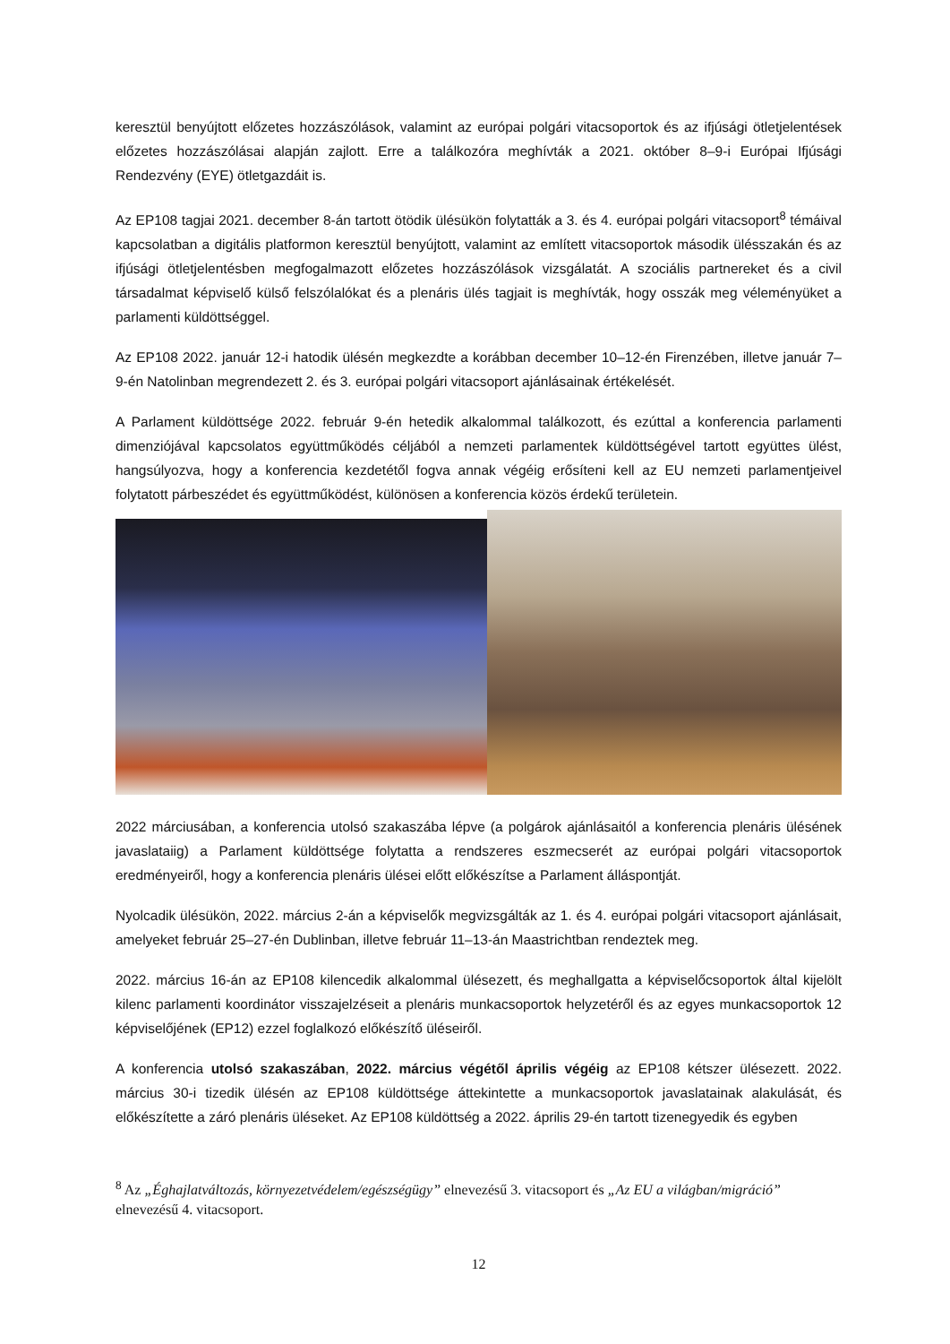keresztül benyújtott előzetes hozzászólások, valamint az európai polgári vitacsoportok és az ifjúsági ötletjelentések előzetes hozzászólásai alapján zajlott. Erre a találkozóra meghívták a 2021. október 8–9-i Európai Ifjúsági Rendezvény (EYE) ötletgazdáit is.
Az EP108 tagjai 2021. december 8-án tartott ötödik ülésükön folytatták a 3. és 4. európai polgári vitacsoport<sup>8</sup> témáival kapcsolatban a digitális platformon keresztül benyújtott, valamint az említett vitacsoportok második ülésszakán és az ifjúsági ötletjelentésben megfogalmazott előzetes hozzászólások vizsgálatát. A szociális partnereket és a civil társadalmat képviselő külső felszólalókat és a plenáris ülés tagjait is meghívták, hogy osszák meg véleményüket a parlamenti küldöttséggel.
Az EP108 2022. január 12-i hatodik ülésén megkezdte a korábban december 10–12-én Firenzében, illetve január 7–9-én Natolinban megrendezett 2. és 3. európai polgári vitacsoport ajánlásainak értékelését.
A Parlament küldöttsége 2022. február 9-én hetedik alkalommal találkozott, és ezúttal a konferencia parlamenti dimenziójával kapcsolatos együttműködés céljából a nemzeti parlamentek küldöttségével tartott együttes ülést, hangsúlyozva, hogy a konferencia kezdetétől fogva annak végéig erősíteni kell az EU nemzeti parlamentjeivel folytatott párbeszédet és együttműködést, különösen a konferencia közös érdekű területein.
2022 márciusában, a konferencia utolsó szakaszába lépve (a polgárok ajánlásaitól a konferencia plenáris ülésének javaslataiig) a Parlament küldöttsége folytatta a rendszeres eszmecserét az európai polgári vitacsoportok eredményeiről, hogy a konferencia plenáris ülései előtt előkészítse a Parlament álláspontját.
Nyolcadik ülésükön, 2022. március 2-án a képviselők megvizsgálták az 1. és 4. európai polgári vitacsoport ajánlásait, amelyeket február 25–27-én Dublinban, illetve február 11–13-án Maastrichtban rendeztek meg.
2022. március 16-án az EP108 kilencedik alkalommal ülésezett, és meghallgatta a képviselőcsoportok által kijelölt kilenc parlamenti koordinátor visszajelzéseit a plenáris munkacsoportok helyzetéről és az egyes munkacsoportok 12 képviselőjének (EP12) ezzel foglalkozó előkészítő üléseiről.
A konferencia utolsó szakaszában, 2022. március végétől április végéig az EP108 kétszer ülésezett. 2022. március 30-i tizedik ülésén az EP108 küldöttsége áttekintette a munkacsoportok javaslatainak alakulását, és előkészítette a záró plenáris üléseket. Az EP108 küldöttség a 2022. április 29-én tartott tizenegyedik és egyben
<sup>8</sup> Az „Éghajlatváltozás, környezetvédelem/egészségügy” elnevezésű 3. vitacsoport és „Az EU a világban/migráció” elnevezésű 4. vitacsoport.
12